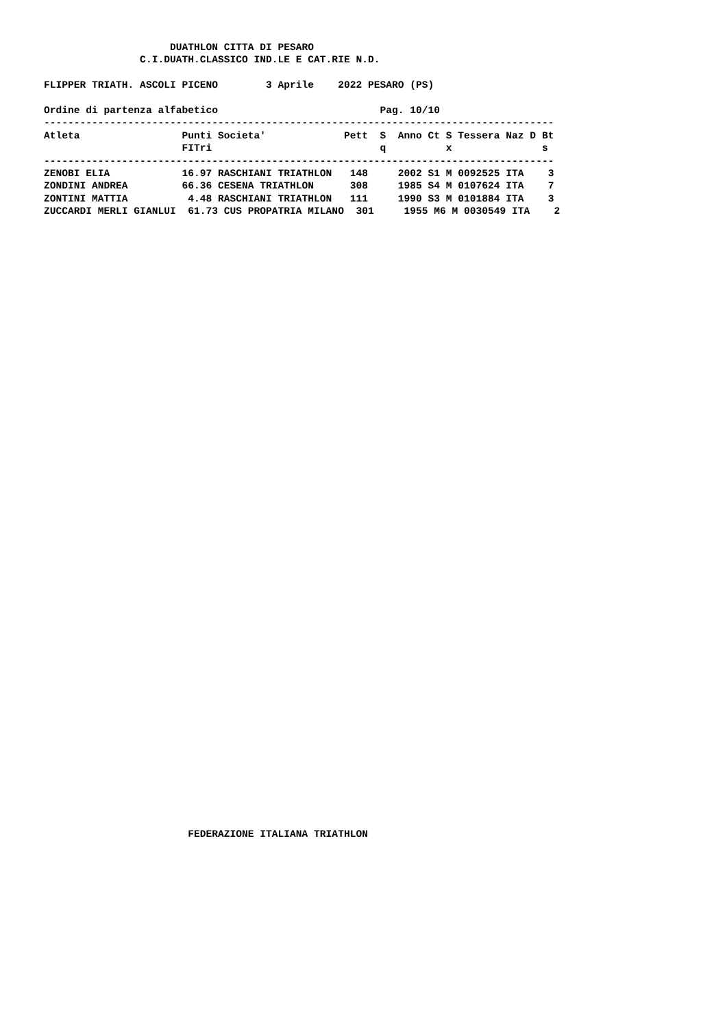DUATHLON CITTA DI PESARO
                C.I.DUATH.CLASSICO IND.LE E CAT.RIE N.D.

FLIPPER TRIATH. ASCOLI PICENO        3 Aprile    2022 PESARO (PS)

Ordine di partenza alfabetico                           Pag. 10/10
-------------------------------------------------------------------------------------
Atleta                 Punti Societa'             Pett  S  Anno Ct S Tessera Naz D Bt
                       FITri                            q          x               s
-------------------------------------------------------------------------------------
ZENOBI ELIA            16.97 RASCHIANI TRIATHLON   148     2002 S1 M 0092525 ITA    3
ZONDINI ANDREA         66.36 CESENA TRIATHLON      308     1985 S4 M 0107624 ITA    7
ZONTINI MATTIA          4.48 RASCHIANI TRIATHLON   111     1990 S3 M 0101884 ITA    3
ZUCCARDI MERLI GIANLUI  61.73 CUS PROPATRIA MILANO  301     1955 M6 M 0030549 ITA    2
                        FEDERAZIONE ITALIANA TRIATHLON